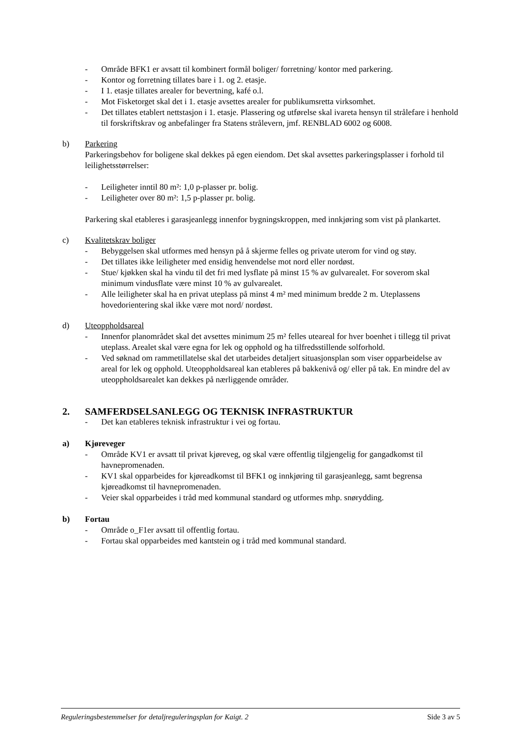- Område BFK1 er avsatt til kombinert formål boliger/ forretning/ kontor med parkering.
- Kontor og forretning tillates bare i 1. og 2. etasje.
- I 1. etasje tillates arealer for bevertning, kafé o.l.
- Mot Fisketorget skal det i 1. etasje avsettes arealer for publikumsretta virksomhet.
- Det tillates etablert nettstasjon i 1. etasje. Plassering og utførelse skal ivareta hensyn til strålefare i henhold til forskriftskrav og anbefalinger fra Statens strålevern, jmf. RENBLAD 6002 og 6008.
b) Parkering
Parkeringsbehov for boligene skal dekkes på egen eiendom. Det skal avsettes parkeringsplasser i forhold til leilighetsstørrelser:
- Leiligheter inntil 80 m²: 1,0 p-plasser pr. bolig.
- Leiligheter over 80 m²: 1,5 p-plasser pr. bolig.
Parkering skal etableres i garasjeanlegg innenfor bygningskroppen, med innkjøring som vist på plankartet.
c) Kvalitetskrav boliger
- Bebyggelsen skal utformes med hensyn på å skjerme felles og private uterom for vind og støy.
- Det tillates ikke leiligheter med ensidig henvendelse mot nord eller nordøst.
- Stue/ kjøkken skal ha vindu til det fri med lysflate på minst 15 % av gulvarealet. For soverom skal minimum vindusflate være minst 10 % av gulvarealet.
- Alle leiligheter skal ha en privat uteplass på minst 4 m² med minimum bredde 2 m. Uteplassens hovedorientering skal ikke være mot nord/ nordøst.
d) Uteoppholdsareal
- Innenfor planområdet skal det avsettes minimum 25 m² felles uteareal for hver boenhet i tillegg til privat uteplass. Arealet skal være egna for lek og opphold og ha tilfredsstillende solforhold.
- Ved søknad om rammetillatelse skal det utarbeides detaljert situasjonsplan som viser opparbeidelse av areal for lek og opphold. Uteoppholdsareal kan etableres på bakkenivå og/ eller på tak. En mindre del av uteoppholdsarealet kan dekkes på nærliggende områder.
2. SAMFERDSELSANLEGG OG TEKNISK INFRASTRUKTUR
- Det kan etableres teknisk infrastruktur i vei og fortau.
a) Kjøreveger
- Område KV1 er avsatt til privat kjøreveg, og skal være offentlig tilgjengelig for gangadkomst til havnepromenaden.
- KV1 skal opparbeides for kjøreadkomst til BFK1 og innkjøring til garasjeanlegg, samt begrensa kjøreadkomst til havnepromenaden.
- Veier skal opparbeides i tråd med kommunal standard og utformes mhp. snørydding.
b) Fortau
- Område o_F1er avsatt til offentlig fortau.
- Fortau skal opparbeides med kantstein og i tråd med kommunal standard.
Reguleringsbestemmelser for detaljreguleringsplan for Kaigt. 2 Side 3 av 5